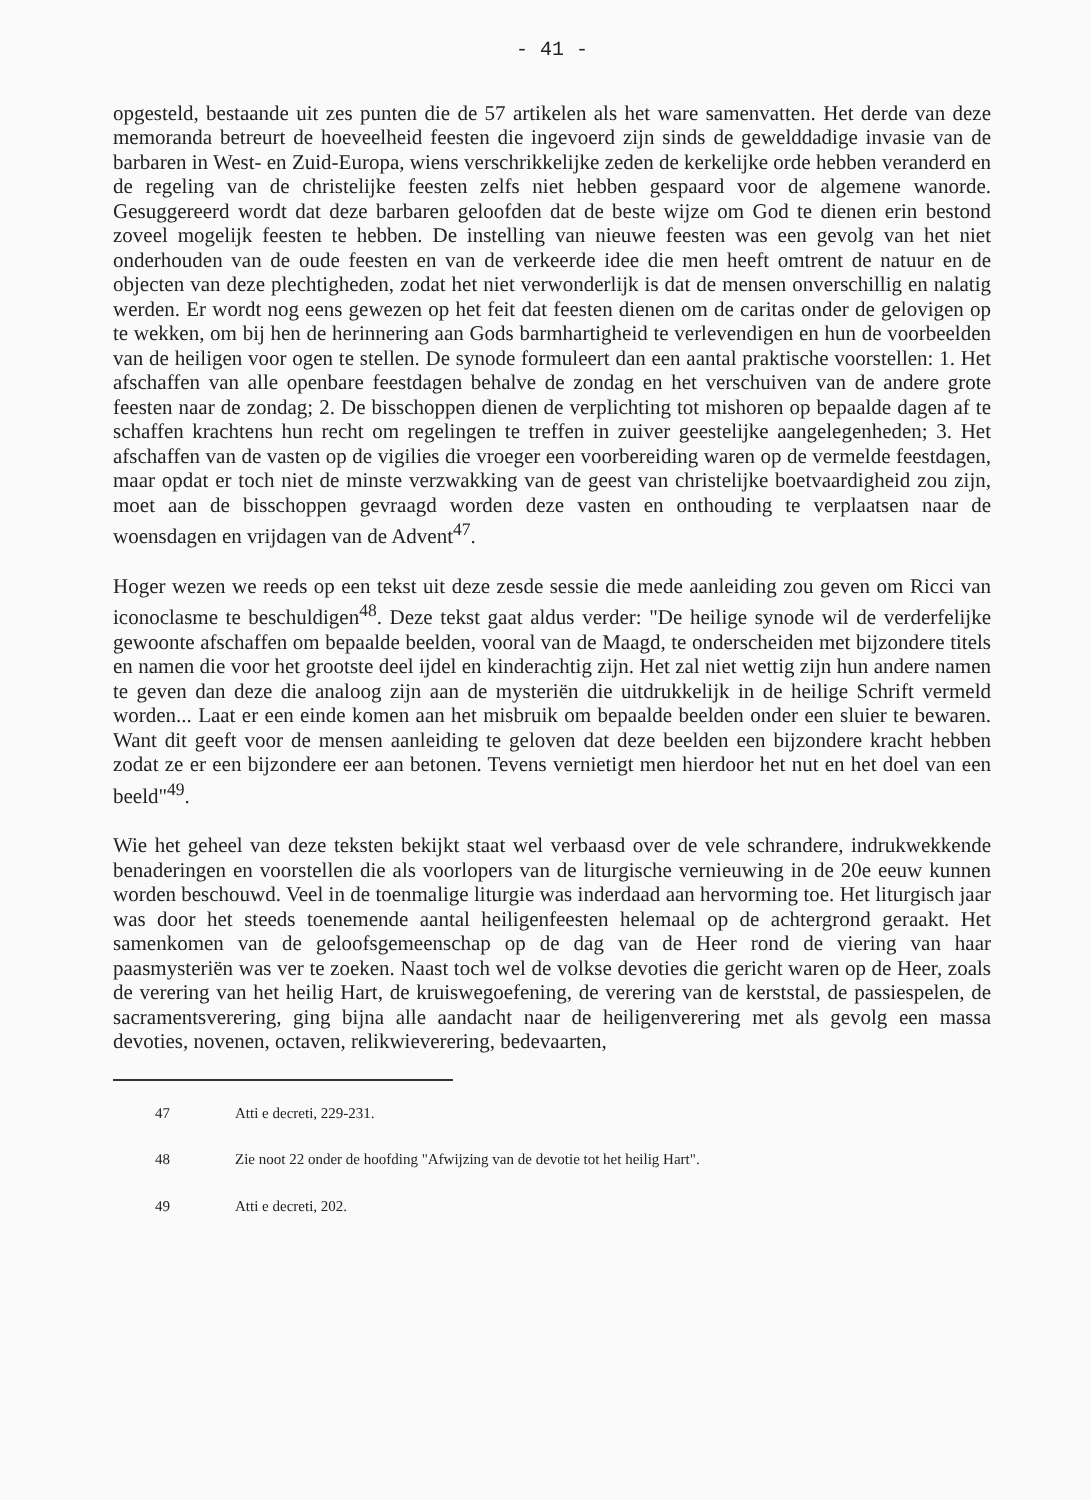- 41 -
opgesteld, bestaande uit zes punten die de 57 artikelen als het ware samenvatten. Het derde van deze memoranda betreurt de hoeveelheid feesten die ingevoerd zijn sinds de gewelddadige invasie van de barbaren in West- en Zuid-Europa, wiens verschrikkelijke zeden de kerkelijke orde hebben veranderd en de regeling van de christelijke feesten zelfs niet hebben gespaard voor de algemene wanorde. Gesuggereerd wordt dat deze barbaren geloofden dat de beste wijze om God te dienen erin bestond zoveel mogelijk feesten te hebben. De instelling van nieuwe feesten was een gevolg van het niet onderhouden van de oude feesten en van de verkeerde idee die men heeft omtrent de natuur en de objecten van deze plechtigheden, zodat het niet verwonderlijk is dat de mensen onverschillig en nalatig werden. Er wordt nog eens gewezen op het feit dat feesten dienen om de caritas onder de gelovigen op te wekken, om bij hen de herinnering aan Gods barmhartigheid te verlevendigen en hun de voorbeelden van de heiligen voor ogen te stellen. De synode formuleert dan een aantal praktische voorstellen: 1. Het afschaffen van alle openbare feestdagen behalve de zondag en het verschuiven van de andere grote feesten naar de zondag; 2. De bisschoppen dienen de verplichting tot mishoren op bepaalde dagen af te schaffen krachtens hun recht om regelingen te treffen in zuiver geestelijke aangelegenheden; 3. Het afschaffen van de vasten op de vigilies die vroeger een voorbereiding waren op de vermelde feestdagen, maar opdat er toch niet de minste verzwakking van de geest van christelijke boetvaardigheid zou zijn, moet aan de bisschoppen gevraagd worden deze vasten en onthouding te verplaatsen naar de woensdagen en vrijdagen van de Advent<sup>47</sup>.
Hoger wezen we reeds op een tekst uit deze zesde sessie die mede aanleiding zou geven om Ricci van iconoclasme te beschuldigen<sup>48</sup>. Deze tekst gaat aldus verder: "De heilige synode wil de verderfelijke gewoonte afschaffen om bepaalde beelden, vooral van de Maagd, te onderscheiden met bijzondere titels en namen die voor het grootste deel ijdel en kinderachtig zijn. Het zal niet wettig zijn hun andere namen te geven dan deze die analoog zijn aan de mysteriën die uitdrukkelijk in de heilige Schrift vermeld worden... Laat er een einde komen aan het misbruik om bepaalde beelden onder een sluier te bewaren. Want dit geeft voor de mensen aanleiding te geloven dat deze beelden een bijzondere kracht hebben zodat ze er een bijzondere eer aan betonen. Tevens vernietigt men hierdoor het nut en het doel van een beeld"<sup>49</sup>.
Wie het geheel van deze teksten bekijkt staat wel verbaasd over de vele schrandere, indrukwekkende benaderingen en voorstellen die als voorlopers van de liturgische vernieuwing in de 20e eeuw kunnen worden beschouwd. Veel in de toenmalige liturgie was inderdaad aan hervorming toe. Het liturgisch jaar was door het steeds toenemende aantal heiligenfeesten helemaal op de achtergrond geraakt. Het samenkomen van de geloofsgemeenschap op de dag van de Heer rond de viering van haar paasmysteriën was ver te zoeken. Naast toch wel de volkse devoties die gericht waren op de Heer, zoals de verering van het heilig Hart, de kruiswegoefening, de verering van de kerststal, de passiespelen, de sacramentsverering, ging bijna alle aandacht naar de heiligenverering met als gevolg een massa devoties, novenen, octaven, relikwieverering, bedevaarten,
<sup>47</sup> Atti e decreti, 229-231.
<sup>48</sup> Zie noot 22 onder de hoofding "Afwijzing van de devotie tot het heilig Hart".
<sup>49</sup> Atti e decreti, 202.